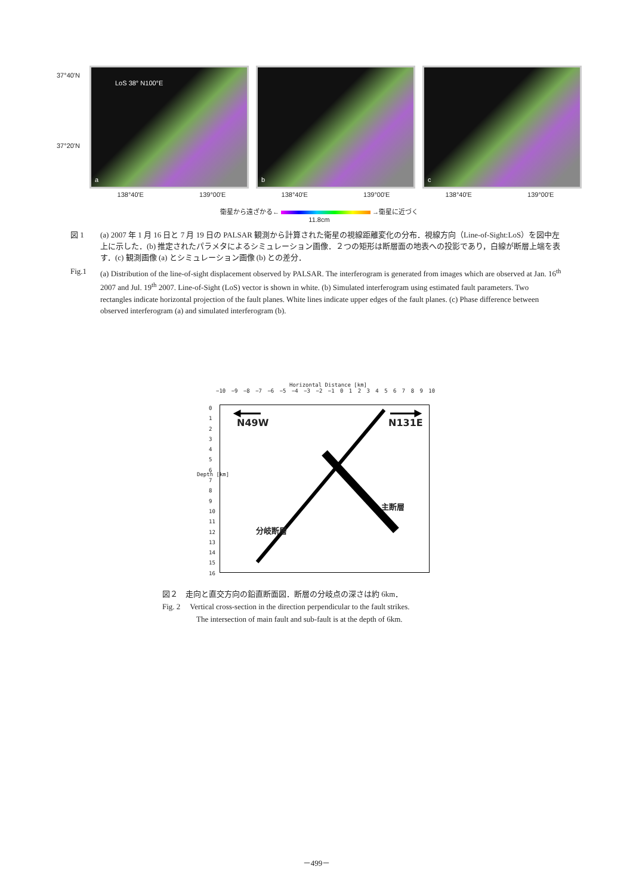37°40'N
37°20'N
LoS 38° N100°E
a
b
c
138°40'E 139°00'E 138°40'E 139°00'E 138°40'E 139°00'E
衛星から遠ざかる← →衛星に近づく
11.8cm
図 1 (a) 2007 年 1 月 16 日と 7 月 19 日の PALSAR 観測から計算された衛星の視線距離変化の分布．視線方向（Line-of-Sight:LoS）を図中左上に示した．(b) 推定されたパラメタによるシミュレーション画像．２つの矩形は断層面の地表への投影であり，白線が断層上端を表す．(c) 観測画像 (a) とシミュレーション画像 (b) との差分．
Fig.1 (a) Distribution of the line-of-sight displacement observed by PALSAR. The interferogram is generated from images which are observed at Jan. 16<sup>th</sup> 2007 and Jul. 19<sup>th</sup> 2007. Line-of-Sight (LoS) vector is shown in white. (b) Simulated interferogram using estimated fault parameters. Two rectangles indicate horizontal projection of the fault planes. White lines indicate upper edges of the fault planes. (c) Phase difference between observed interferogram (a) and simulated interferogram (b).
Horizontal Distance [km]
−10 −9 −8 −7 −6 −5 −4 −3 −2 −1 0 1 2 3 4 5 6 7 8 9 10
Depth [km]
0
1
2
3
4
5
6
7
8
9
10
11
12
13
14
15
16
N49W N131E
分岐断層
主断層
図２　走向と直交方向の鉛直断面図．断層の分岐点の深さは約 6km．
Fig. 2　 Vertical cross-section in the direction perpendicular to the fault strikes.
The intersection of main fault and sub-fault is at the depth of 6km.
－499－